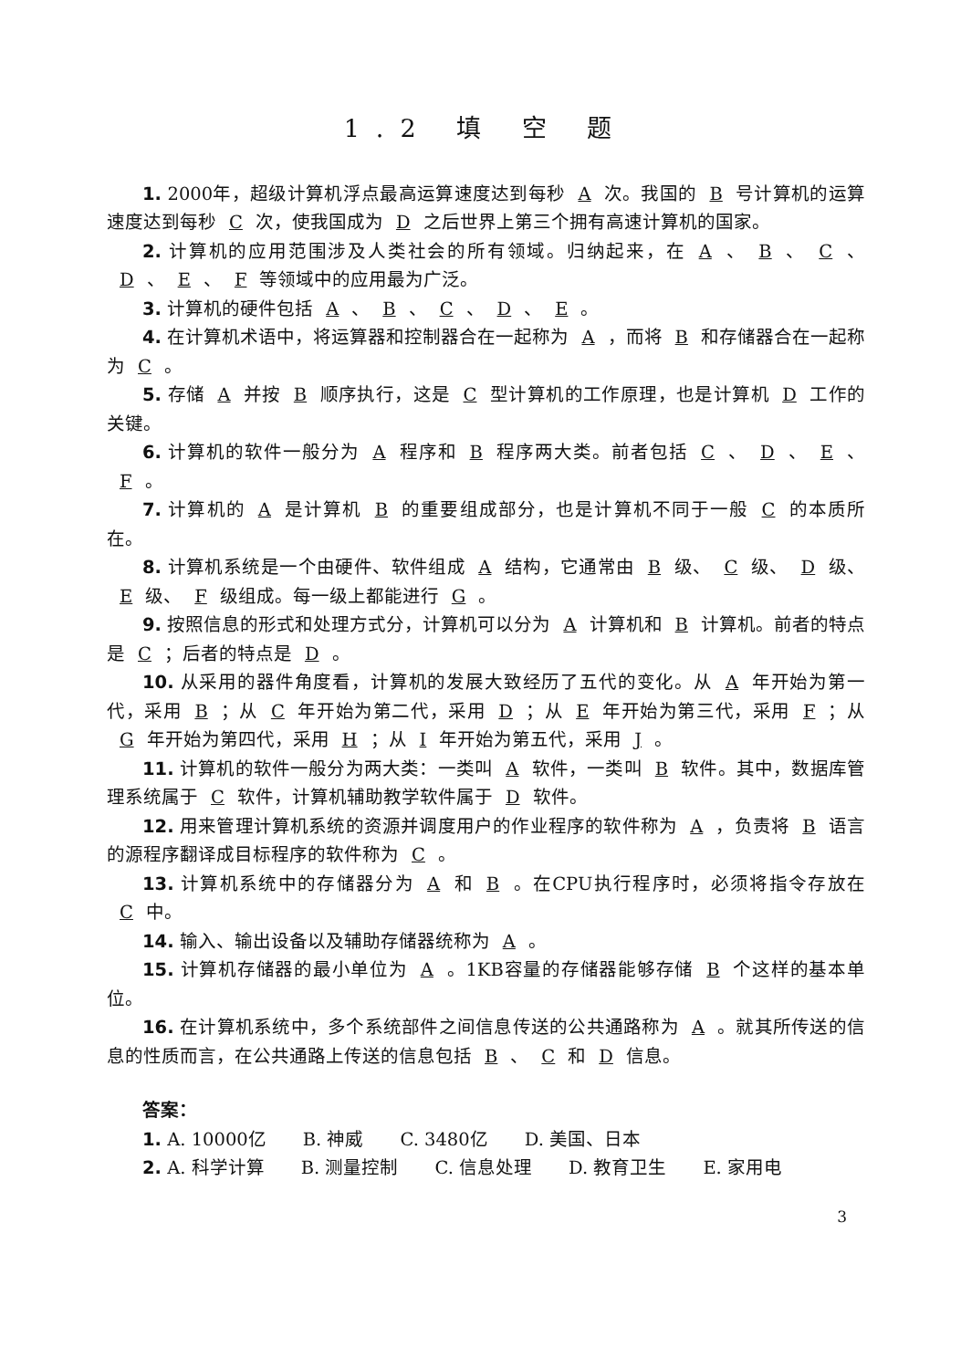1.2 填 空 题
1. 2000年，超级计算机浮点最高运算速度达到每秒 A 次。我国的 B 号计算机的运算速度达到每秒 C 次，使我国成为 D 之后世界上第三个拥有高速计算机的国家。
2. 计算机的应用范围涉及人类社会的所有领域。归纳起来，在 A 、 B 、 C 、 D 、 E 、 F 等领域中的应用最为广泛。
3. 计算机的硬件包括 A 、 B 、 C 、 D 、 E 。
4. 在计算机术语中，将运算器和控制器合在一起称为 A ，而将 B 和存储器合在一起称为 C 。
5. 存储 A 并按 B 顺序执行，这是 C 型计算机的工作原理，也是计算机 D 工作的关键。
6. 计算机的软件一般分为 A 程序和 B 程序两大类。前者包括 C 、 D 、 E 、 F 。
7. 计算机的 A 是计算机 B 的重要组成部分，也是计算机不同于一般 C 的本质所在。
8. 计算机系统是一个由硬件、软件组成 A 结构，它通常由 B 级、 C 级、 D 级、 E 级、 F 级组成。每一级上都能进行 G 。
9. 按照信息的形式和处理方式分，计算机可以分为 A 计算机和 B 计算机。前者的特点是 C ；后者的特点是 D 。
10. 从采用的器件角度看，计算机的发展大致经历了五代的变化。从 A 年开始为第一代，采用 B ；从 C 年开始为第二代，采用 D ；从 E 年开始为第三代，采用 F ；从 G 年开始为第四代，采用 H ；从 I 年开始为第五代，采用 J 。
11. 计算机的软件一般分为两大类：一类叫 A 软件，一类叫 B 软件。其中，数据库管理系统属于 C 软件，计算机辅助教学软件属于 D 软件。
12. 用来管理计算机系统的资源并调度用户的作业程序的软件称为 A ，负责将 B 语言的源程序翻译成目标程序的软件称为 C 。
13. 计算机系统中的存储器分为 A 和 B 。在CPU执行程序时，必须将指令存放在 C 中。
14. 输入、输出设备以及辅助存储器统称为 A 。
15. 计算机存储器的最小单位为 A 。1KB容量的存储器能够存储 B 个这样的基本单位。
16. 在计算机系统中，多个系统部件之间信息传送的公共通路称为 A 。就其所传送的信息的性质而言，在公共通路上传送的信息包括 B 、 C 和 D 信息。
答案：
1. A. 10000亿 B. 神威 C. 3480亿 D. 美国、日本
2. A. 科学计算 B. 测量控制 C. 信息处理 D. 教育卫生 E. 家用电
3